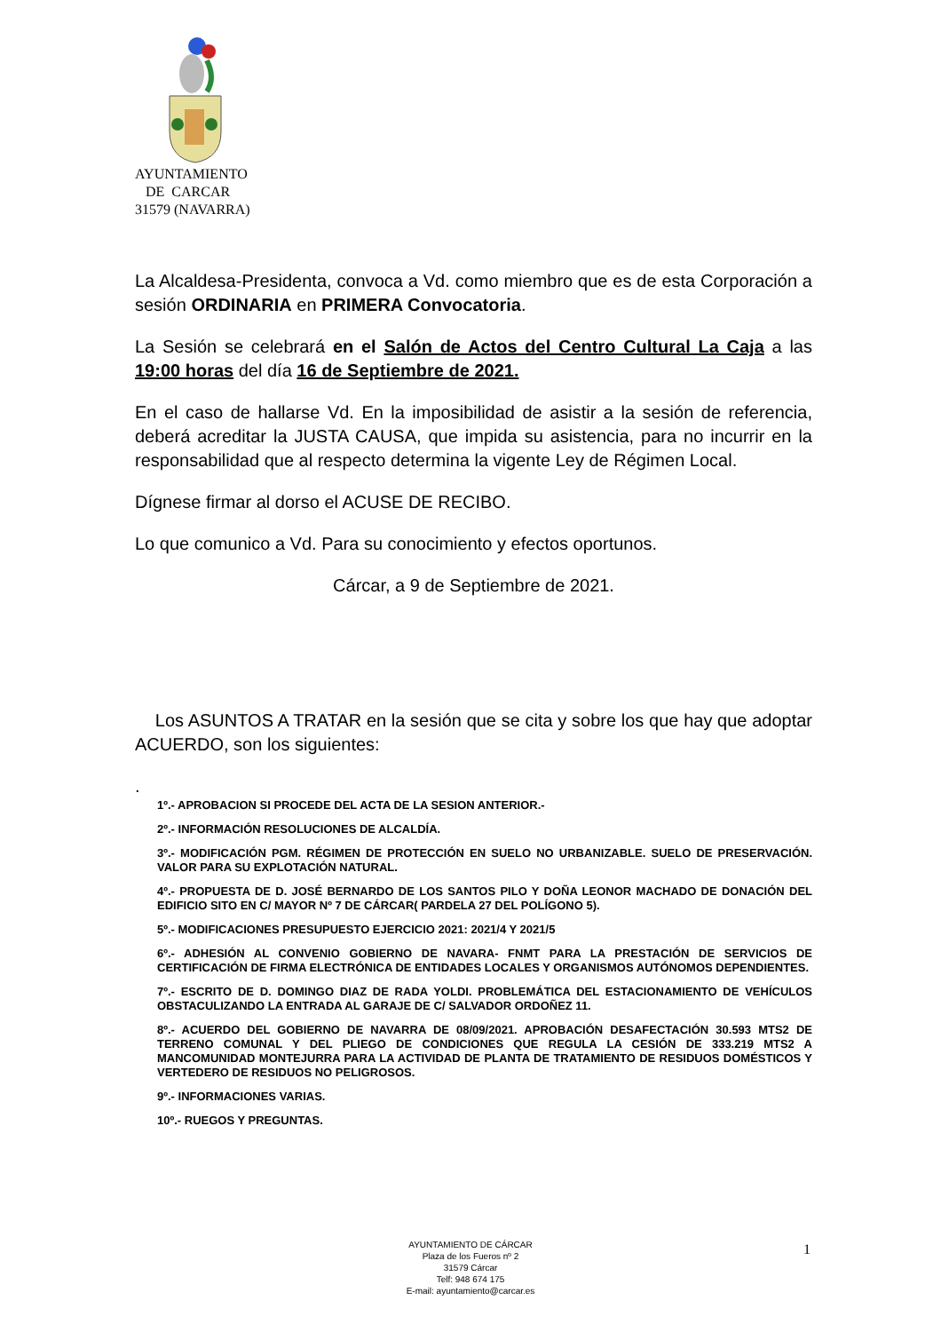AYUNTAMIENTO
DE CARCAR
31579 (NAVARRA)
La Alcaldesa-Presidenta, convoca a Vd. como miembro que es de esta Corporación a sesión ORDINARIA en PRIMERA Convocatoria.
La Sesión se celebrará en el Salón de Actos del Centro Cultural La Caja a las 19:00 horas del día 16 de Septiembre de 2021.
En el caso de hallarse Vd. En la imposibilidad de asistir a la sesión de referencia, deberá acreditar la JUSTA CAUSA, que impida su asistencia, para no incurrir en la responsabilidad que al respecto determina la vigente Ley de Régimen Local.
Dígnese firmar al dorso el ACUSE DE RECIBO.
Lo que comunico a Vd. Para su conocimiento y efectos oportunos.
Cárcar, a 9 de Septiembre de 2021.
Los ASUNTOS A TRATAR en la sesión que se cita y sobre los que hay que adoptar ACUERDO, son los siguientes:
.
1º.- APROBACION SI PROCEDE DEL ACTA DE LA SESION ANTERIOR.-
2º.- INFORMACIÓN RESOLUCIONES DE ALCALDÍA.
3º.- MODIFICACIÓN PGM. RÉGIMEN DE PROTECCIÓN EN SUELO NO URBANIZABLE. SUELO DE PRESERVACIÓN. VALOR PARA SU EXPLOTACIÓN NATURAL.
4º.- PROPUESTA DE D. JOSÉ BERNARDO DE LOS SANTOS PILO Y DOÑA LEONOR MACHADO DE DONACIÓN DEL EDIFICIO SITO EN C/ MAYOR Nº 7 DE CÁRCAR( PARDELA 27 DEL POLÍGONO 5).
5º.- MODIFICACIONES PRESUPUESTO EJERCICIO 2021: 2021/4 Y 2021/5
6º.- ADHESIÓN AL CONVENIO GOBIERNO DE NAVARA- FNMT PARA LA PRESTACIÓN DE SERVICIOS DE CERTIFICACIÓN DE FIRMA ELECTRÓNICA DE ENTIDADES LOCALES Y ORGANISMOS AUTÓNOMOS DEPENDIENTES.
7º.- ESCRITO DE D. DOMINGO DIAZ DE RADA YOLDI. PROBLEMÁTICA DEL ESTACIONAMIENTO DE VEHÍCULOS OBSTACULIZANDO LA ENTRADA AL GARAJE DE C/ SALVADOR ORDOÑEZ 11.
8º.- ACUERDO DEL GOBIERNO DE NAVARRA DE 08/09/2021. APROBACIÓN DESAFECTACIÓN 30.593 MTS2 DE TERRENO COMUNAL Y DEL PLIEGO DE CONDICIONES QUE REGULA LA CESIÓN DE 333.219 MTS2 A MANCOMUNIDAD MONTEJURRA PARA LA ACTIVIDAD DE PLANTA DE TRATAMIENTO DE RESIDUOS DOMÉSTICOS Y VERTEDERO DE RESIDUOS NO PELIGROSOS.
9º.- INFORMACIONES VARIAS.
10º.- RUEGOS Y PREGUNTAS.
AYUNTAMIENTO DE CÁRCAR
Plaza de los Fueros nº 2
31579 Cárcar
Telf: 948 674 175
E-mail: ayuntamiento@carcar.es
1